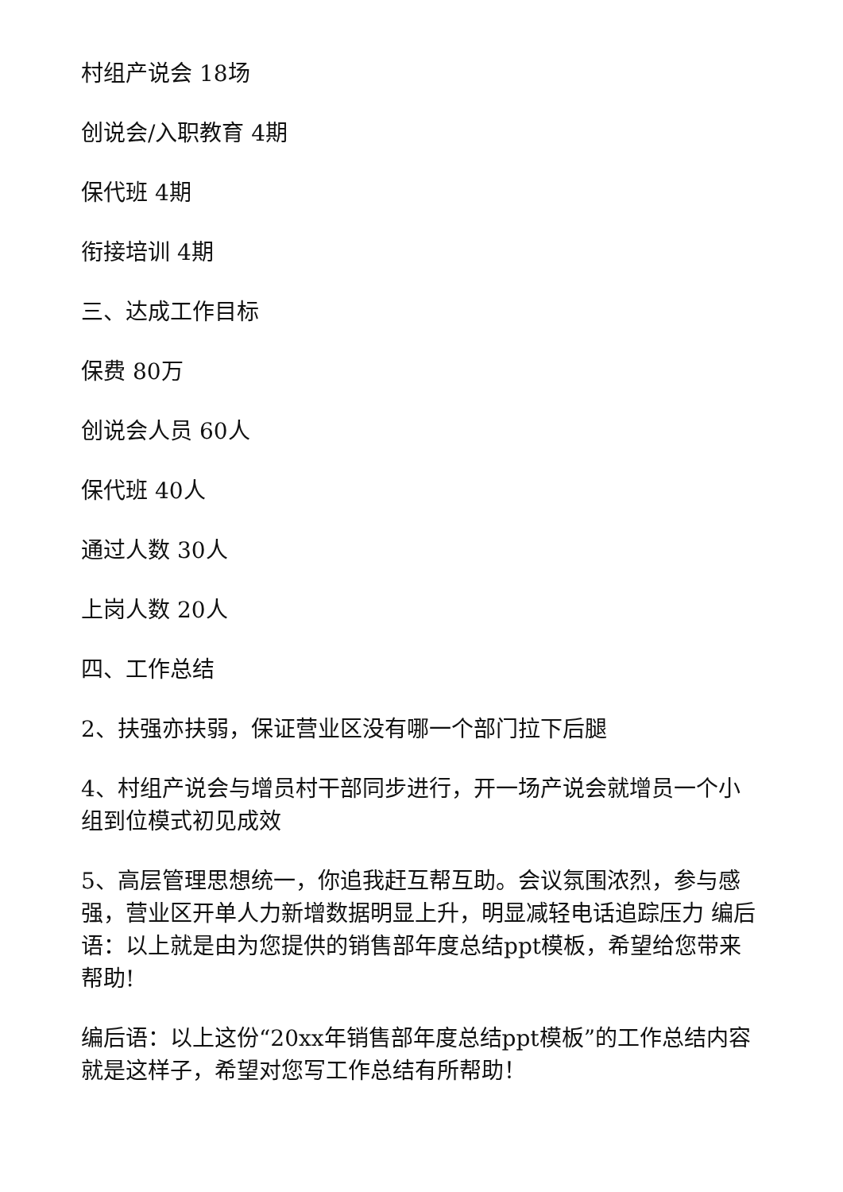村组产说会 18场
创说会/入职教育 4期
保代班 4期
衔接培训 4期
三、达成工作目标
保费 80万
创说会人员 60人
保代班 40人
通过人数 30人
上岗人数 20人
四、工作总结
2、扶强亦扶弱，保证营业区没有哪一个部门拉下后腿
4、村组产说会与增员村干部同步进行，开一场产说会就增员一个小组到位模式初见成效
5、高层管理思想统一，你追我赶互帮互助。会议氛围浓烈，参与感强，营业区开单人力新增数据明显上升，明显减轻电话追踪压力 编后语：以上就是由为您提供的销售部年度总结ppt模板，希望给您带来帮助!
编后语：以上这份“20xx年销售部年度总结ppt模板”的工作总结内容就是这样子，希望对您写工作总结有所帮助！